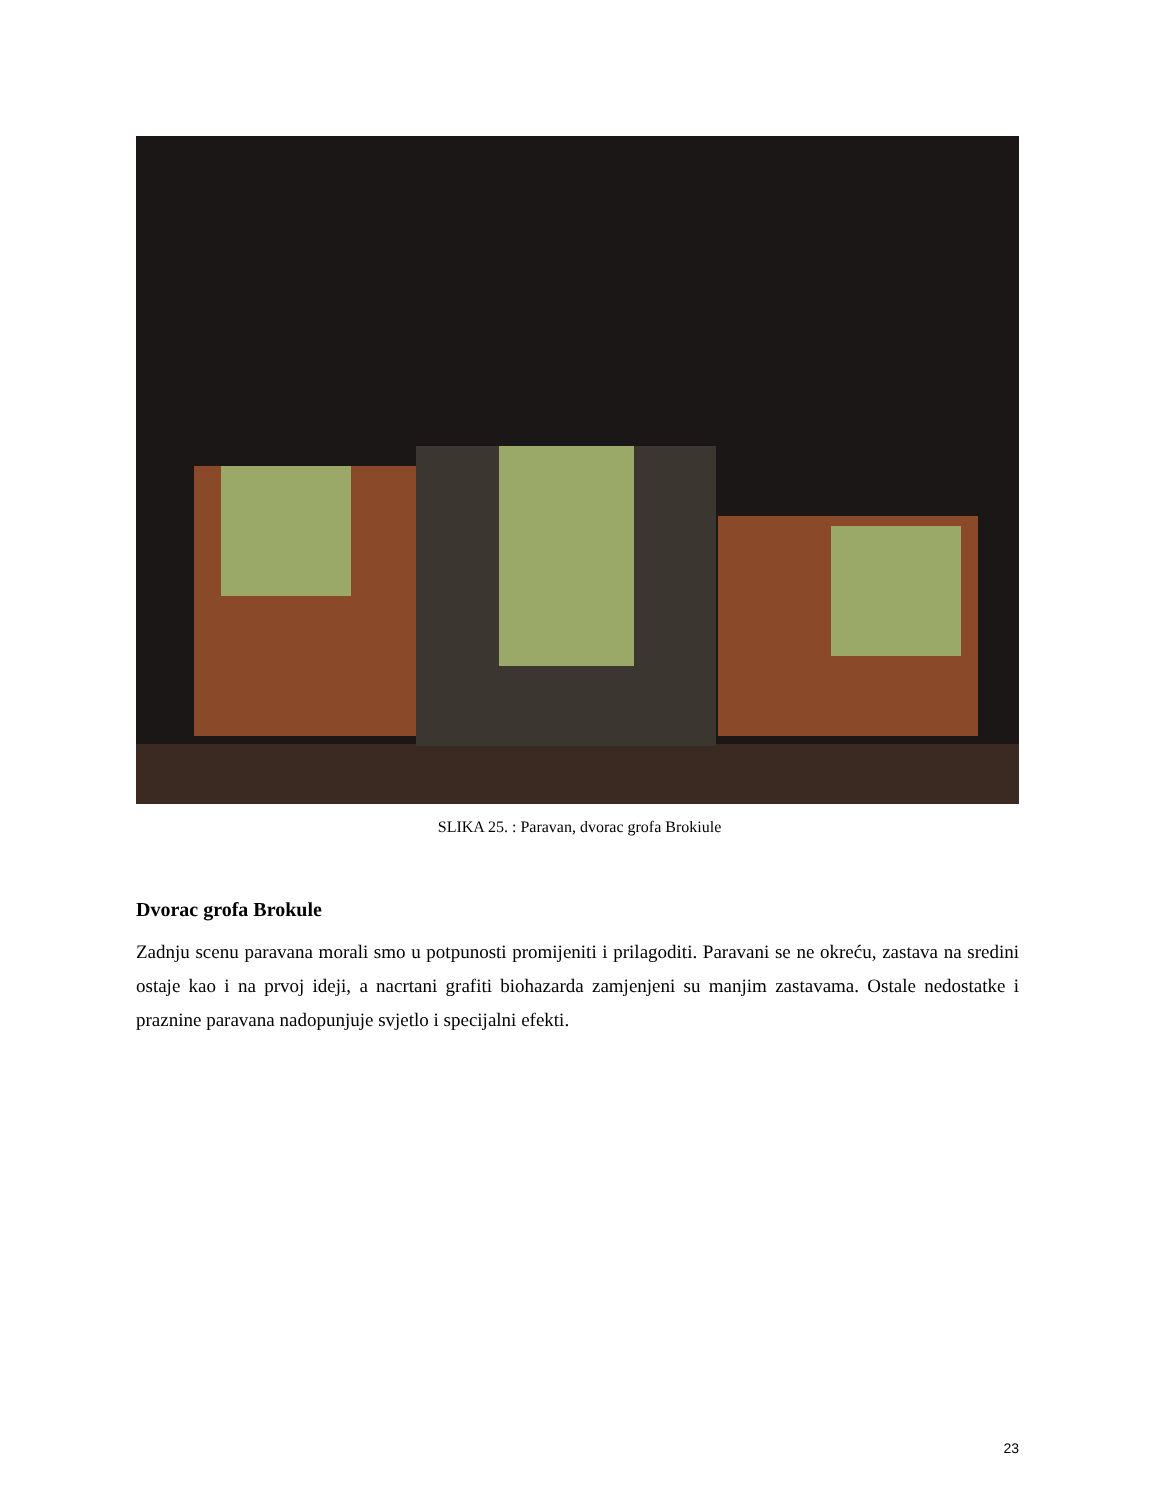SLIKA 25. : Paravan, dvorac grofa Brokiule
Dvorac grofa Brokule
Zadnju scenu paravana morali smo u potpunosti promijeniti i prilagoditi. Paravani se ne okreću, zastava na sredini ostaje kao i na prvoj ideji, a nacrtani grafiti biohazarda zamjenjeni su manjim zastavama. Ostale nedostatke i praznine paravana nadopunjuje svjetlo i specijalni efekti.
23